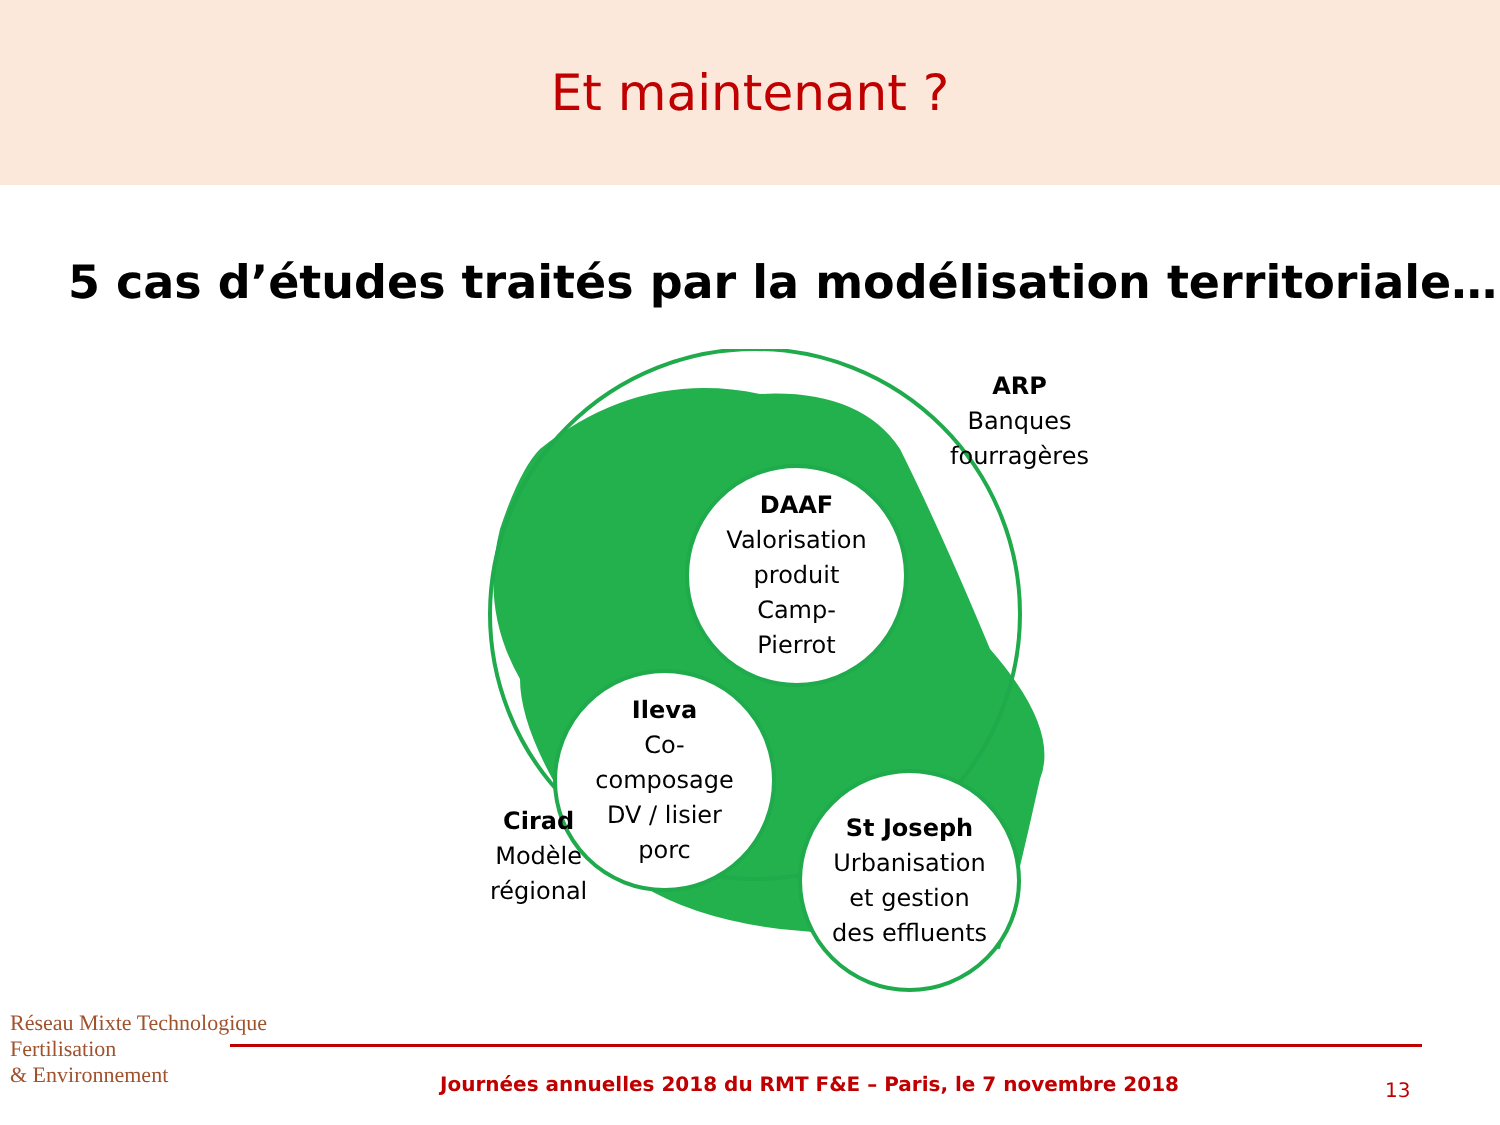Et maintenant ?
5 cas d’études traités par la modélisation territoriale…
ARP
Banques
fourragères
DAAF
Valorisation
produit
Camp-
Pierrot
Ileva
Co-
composage
DV / lisier
porc
St Joseph
Urbanisation
et gestion
des effluents
Cirad
Modèle
régional
Réseau Mixte Technologique
Fertilisation
& Environnement
Journées annuelles 2018 du RMT F&E – Paris, le 7 novembre 2018
13